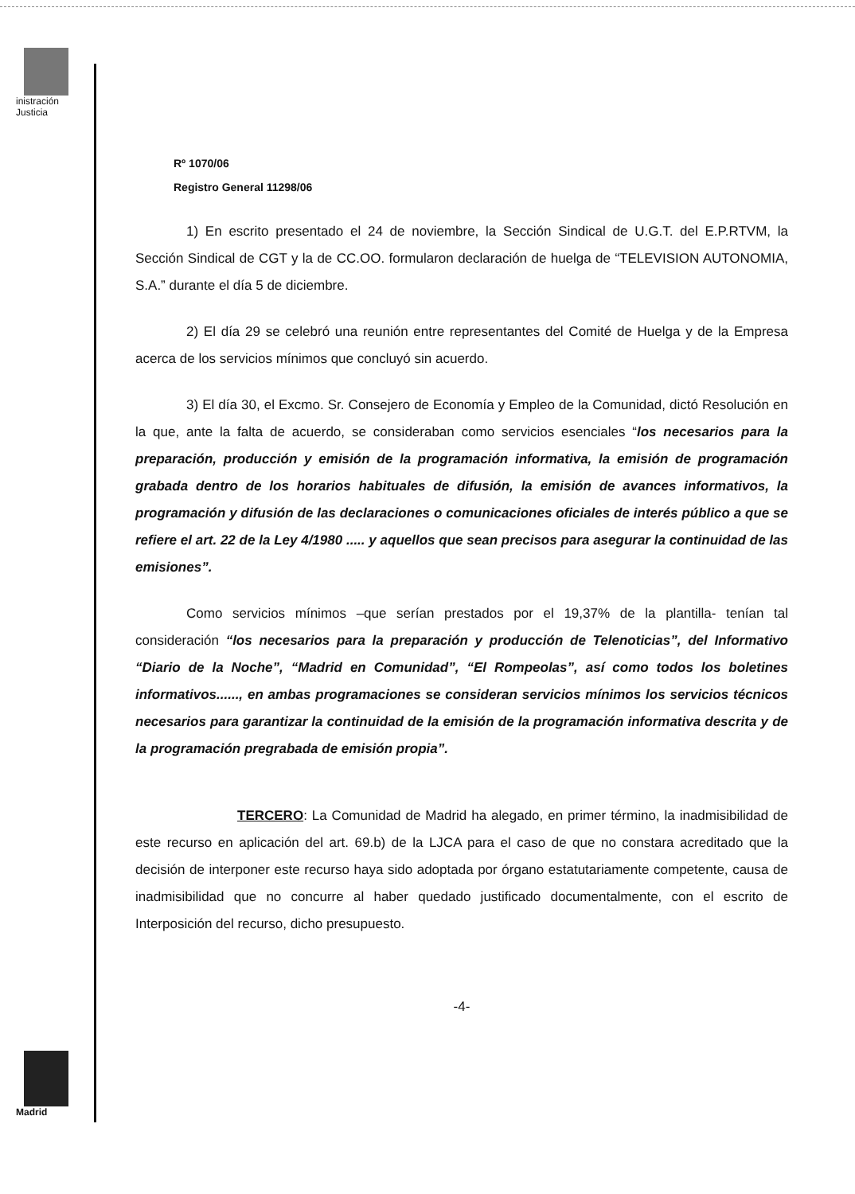inistración
Justicia
Madrid
Rº 1070/06
Registro General 11298/06
1) En escrito presentado el 24 de noviembre, la Sección Sindical de U.G.T. del E.P.RTVM, la Sección Sindical de CGT y la de CC.OO. formularon declaración de huelga de “TELEVISION AUTONOMIA, S.A.” durante el día 5 de diciembre.
2) El día 29 se celebró una reunión entre representantes del Comité de Huelga y de la Empresa acerca de los servicios mínimos que concluyó sin acuerdo.
3) El día 30, el Excmo. Sr. Consejero de Economía y Empleo de la Comunidad, dictó Resolución en la que, ante la falta de acuerdo, se consideraban como servicios esenciales “los necesarios para la preparación, producción y emisión de la programación informativa, la emisión de programación grabada dentro de los horarios habituales de difusión, la emisión de avances informativos, la programación y difusión de las declaraciones o comunicaciones oficiales de interés público a que se refiere el art. 22 de la Ley 4/1980 ..... y aquellos que sean precisos para asegurar la continuidad de las emisiones”.
Como servicios mínimos –que serían prestados por el 19,37% de la plantilla- tenían tal consideración “los necesarios para la preparación y producción de Telenoticias”, del Informativo “Diario de la Noche”, “Madrid en Comunidad”, “El Rompeolas”, así como todos los boletines informativos......, en ambas programaciones se consideran servicios mínimos los servicios técnicos necesarios para garantizar la continuidad de la emisión de la programación informativa descrita y de la programación pregrabada de emisión propia”.
TERCERO: La Comunidad de Madrid ha alegado, en primer término, la inadmisibilidad de este recurso en aplicación del art. 69.b) de la LJCA para el caso de que no constara acreditado que la decisión de interponer este recurso haya sido adoptada por órgano estatutariamente competente, causa de inadmisibilidad que no concurre al haber quedado justificado documentalmente, con el escrito de Interposición del recurso, dicho presupuesto.
-4-